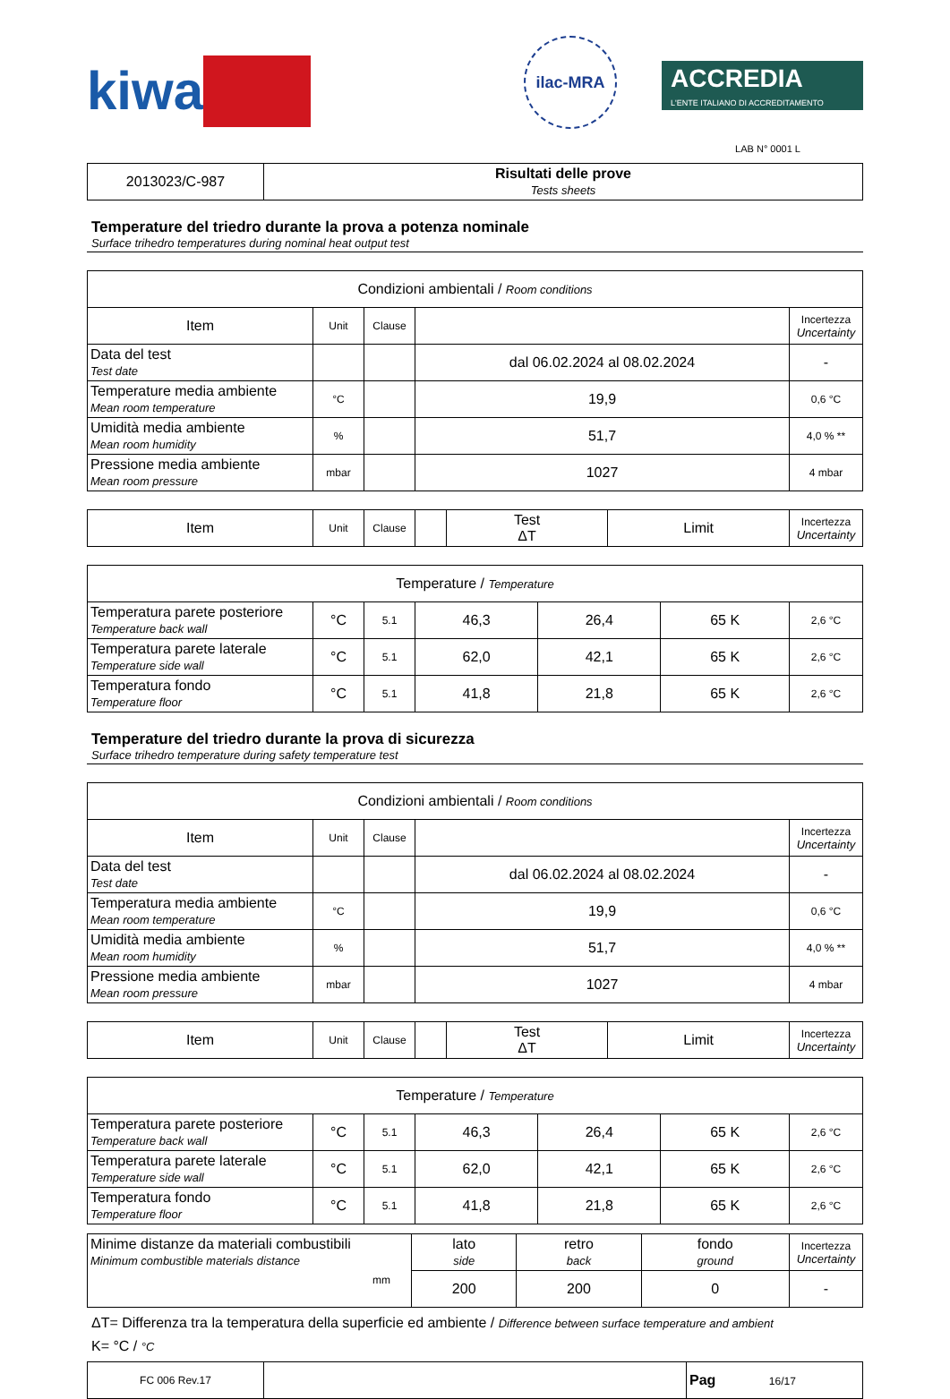kiwa
ilac-MRA
ACCREDIA
L'ENTE ITALIANO DI ACCREDITAMENTO
LAB N° 0001 L
| 2013023/C-987 | Risultati delle prove Tests sheets |
Temperature del triedro durante la prova a potenza nominale
Surface trihedro temperatures during nominal heat output test
| Condizioni ambientali / Room conditions | | | | |
| Item | Unit | Clause | | Incertezza Uncertainty |
| Data del test Test date | | | dal 06.02.2024 al 08.02.2024 | - |
| Temperature media ambiente Mean room temperature | °C | | 19,9 | 0,6 °C |
| Umidità media ambiente Mean room humidity | % | | 51,7 | 4,0 % ** |
| Pressione media ambiente Mean room pressure | mbar | | 1027 | 4 mbar |
| Item | Unit | Clause | | Test ΔT | Limit | Incertezza Uncertainty |
| Temperature / Temperature | | | | | | |
| Temperatura parete posteriore Temperature back wall | °C | 5.1 | 46,3 | 26,4 | 65 K | 2,6 °C |
| Temperatura parete laterale Temperature side wall | °C | 5.1 | 62,0 | 42,1 | 65 K | 2,6 °C |
| Temperatura fondo Temperature floor | °C | 5.1 | 41,8 | 21,8 | 65 K | 2,6 °C |
Temperature del triedro durante la prova di sicurezza
Surface trihedro temperature during safety temperature test
| Condizioni ambientali / Room conditions | | | | |
| Item | Unit | Clause | | Incertezza Uncertainty |
| Data del test Test date | | | dal 06.02.2024 al 08.02.2024 | - |
| Temperatura media ambiente Mean room temperature | °C | | 19,9 | 0,6 °C |
| Umidità media ambiente Mean room humidity | % | | 51,7 | 4,0 % ** |
| Pressione media ambiente Mean room pressure | mbar | | 1027 | 4 mbar |
| Item | Unit | Clause | | Test ΔT | Limit | Incertezza Uncertainty |
| Temperature / Temperature | | | | | | |
| Temperatura parete posteriore Temperature back wall | °C | 5.1 | 46,3 | 26,4 | 65 K | 2,6 °C |
| Temperatura parete laterale Temperature side wall | °C | 5.1 | 62,0 | 42,1 | 65 K | 2,6 °C |
| Temperatura fondo Temperature floor | °C | 5.1 | 41,8 | 21,8 | 65 K | 2,6 °C |
| Minime distanze da materiali combustibili Minimum combustible materials distance mm | lato side | retro back | fondo ground | Incertezza Uncertainty |
| | 200 | 200 | 0 | - |
ΔT= Differenza tra la temperatura della superficie ed ambiente / Difference between surface temperature and ambient
K= °C / °C
| FC 006 Rev.17 | | Pag 16/17 |